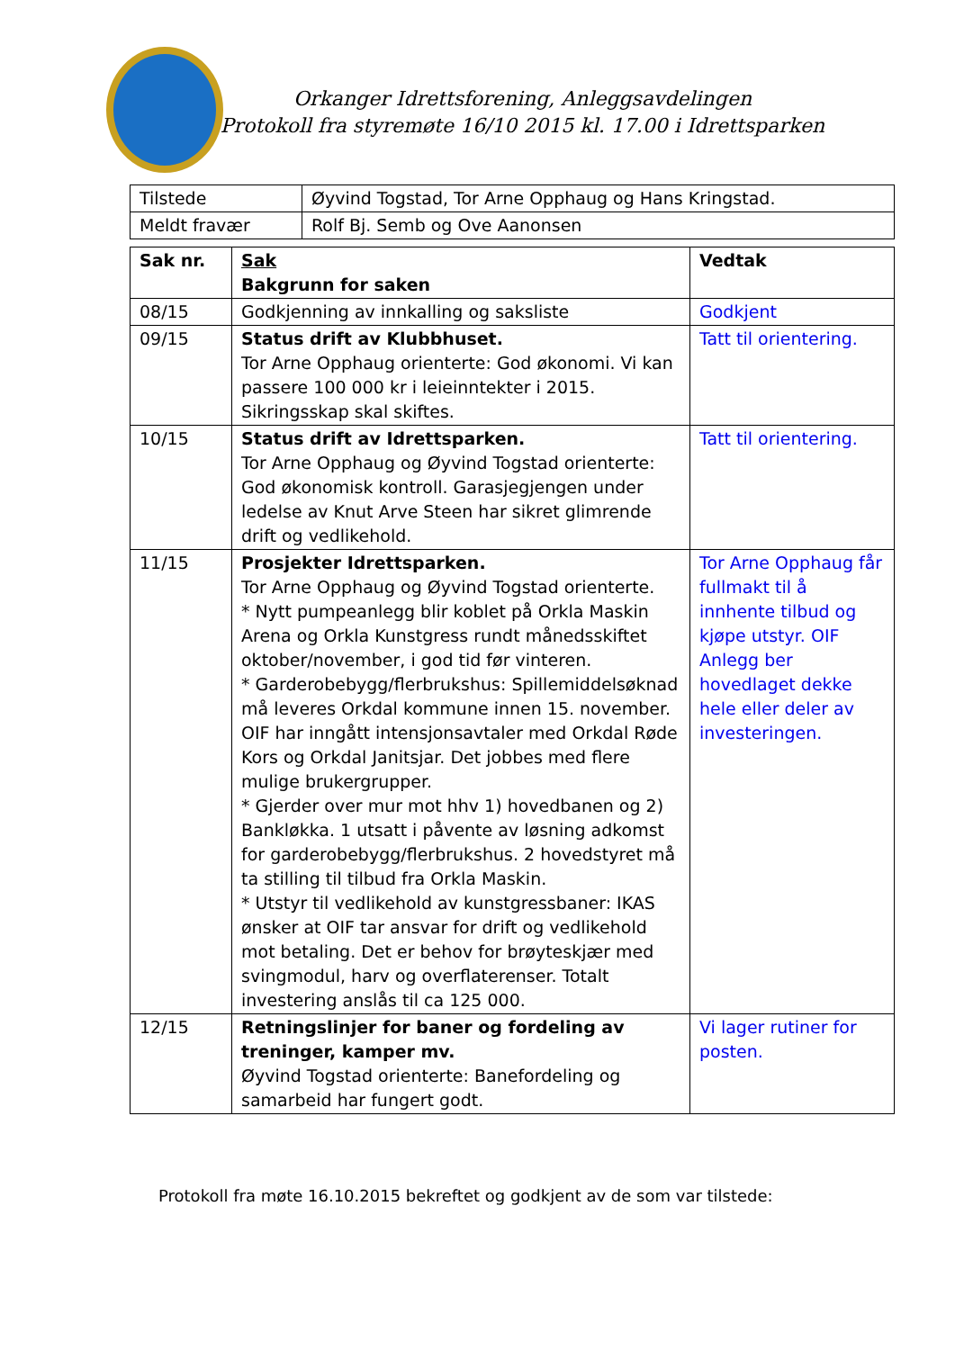Orkanger Idrettsforening, Anleggsavdelingen
Protokoll fra styremøte 16/10 2015 kl. 17.00 i Idrettsparken
| Tilstede | Øyvind Togstad, Tor Arne Opphaug og Hans Kringstad. |
| Meldt fravær | Rolf Bj. Semb og Ove Aanonsen |
| Sak nr. | Sak Bakgrunn for saken | Vedtak |
| --- | --- | --- |
| 08/15 | Godkjenning av innkalling og saksliste | Godkjent |
| 09/15 | Status drift av Klubbhuset. Tor Arne Opphaug orienterte: God økonomi. Vi kan passere 100 000 kr i leieinntekter i 2015. Sikringsskap skal skiftes. | Tatt til orientering. |
| 10/15 | Status drift av Idrettsparken. Tor Arne Opphaug og Øyvind Togstad orienterte: God økonomisk kontroll. Garasjegjengen under ledelse av Knut Arve Steen har sikret glimrende drift og vedlikehold. | Tatt til orientering. |
| 11/15 | Prosjekter Idrettsparken. Tor Arne Opphaug og Øyvind Togstad orienterte. * Nytt pumpeanlegg blir koblet på Orkla Maskin Arena og Orkla Kunstgress rundt månedsskiftet oktober/november, i god tid før vinteren. * Garderobebygg/flerbrukshus: Spillemiddelsøknad må leveres Orkdal kommune innen 15. november. OIF har inngått intensjonsavtaler med Orkdal Røde Kors og Orkdal Janitsjar. Det jobbes med flere mulige brukergrupper. * Gjerder over mur mot hhv 1) hovedbanen og 2) Bankløkka. 1 utsatt i påvente av løsning adkomst for garderobebygg/flerbrukshus. 2 hovedstyret må ta stilling til tilbud fra Orkla Maskin. * Utstyr til vedlikehold av kunstgressbaner: IKAS ønsker at OIF tar ansvar for drift og vedlikehold mot betaling. Det er behov for brøyteskjær med svingmodul, harv og overflaterenser. Totalt investering anslås til ca 125 000. | Tor Arne Opphaug får fullmakt til å innhente tilbud og kjøpe utstyr. OIF Anlegg ber hovedlaget dekke hele eller deler av investeringen. |
| 12/15 | Retningslinjer for baner og fordeling av treninger, kamper mv. Øyvind Togstad orienterte: Banefordeling og samarbeid har fungert godt. | Vi lager rutiner for posten. |
Protokoll fra møte 16.10.2015 bekreftet og godkjent av de som var tilstede: